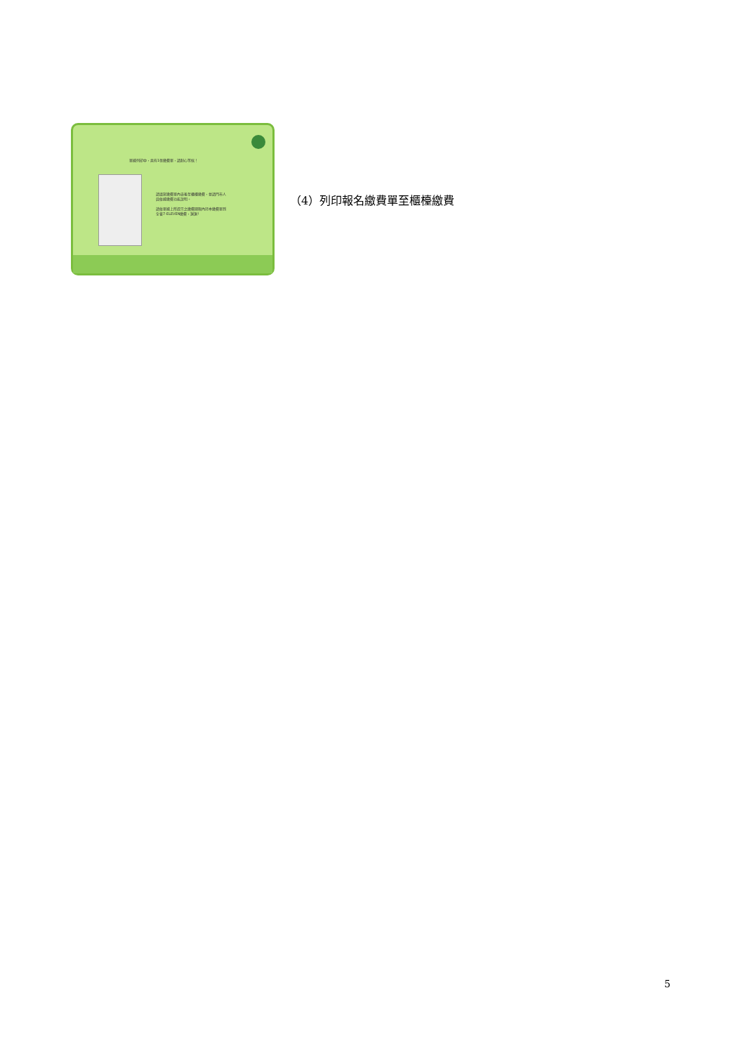單據列印中，共有1張繳費單，請耐心等候！
請填寫繳費單內容後至櫃檯繳費，並請門市人員依據繳費功能說明。
請依單據上所提示之繳費期限內持本繳費單到全省7-ELEVEN繳費，謝謝!
（4）列印報名繳費單至櫃檯繳費
5